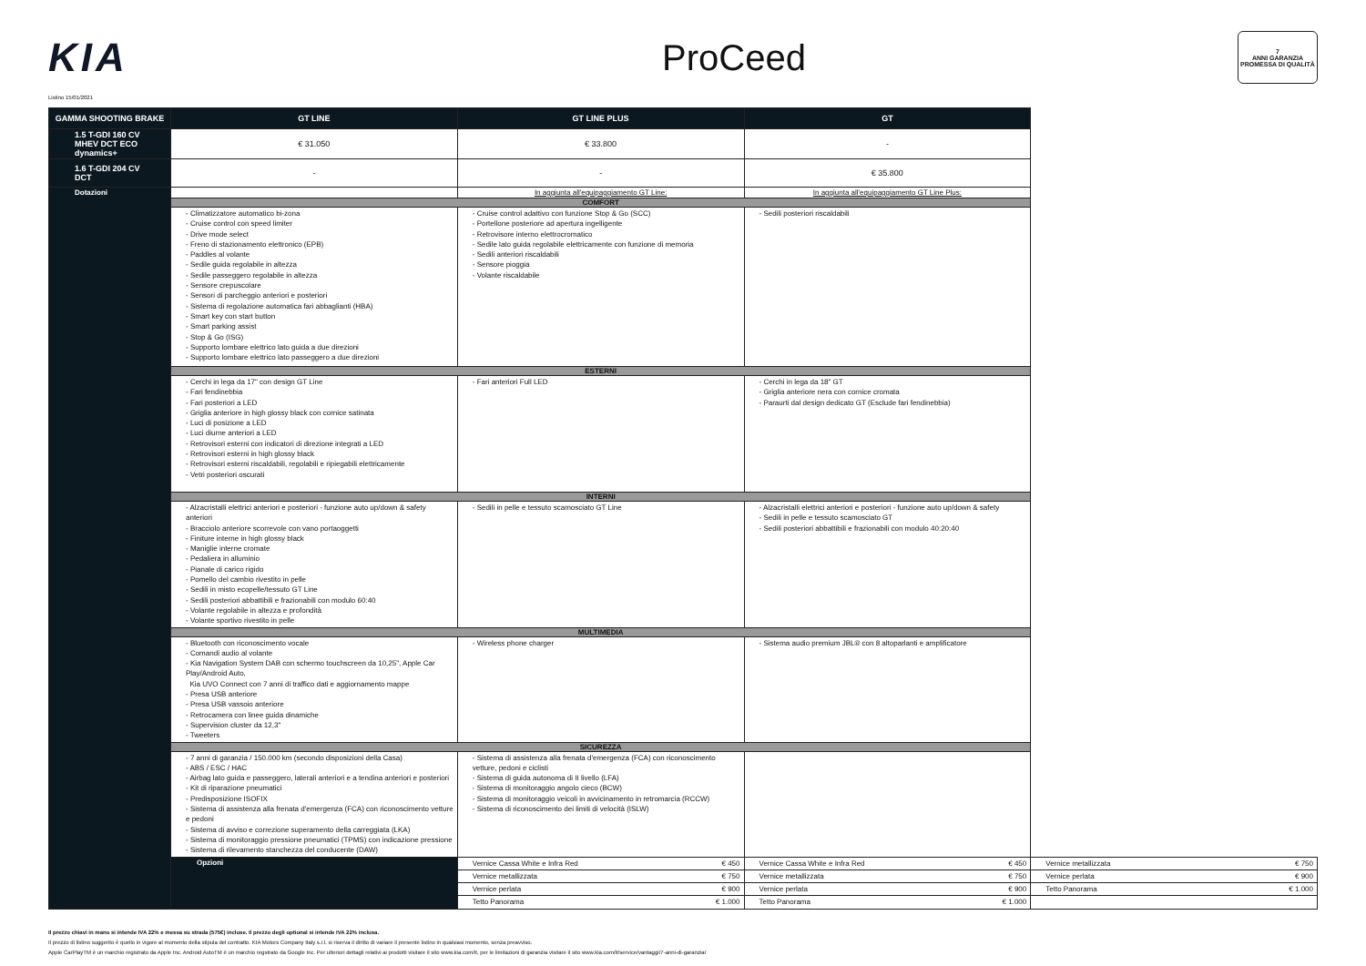KIA ProCeed
7
ANNI GARANZIA
PROMESSA DI QUALITÀ
Listino 15/01/2021
| GAMMA SHOOTING BRAKE | GT LINE | GT LINE PLUS | GT | |
| --- | --- | --- | --- | --- |
| 1.5 T-GDI 160 CV MHEV DCT ECO dynamics+ | € 31.050 | € 33.800 | - | |
| 1.6 T-GDI 204 CV DCT | - | - | € 35.800 | |
| Dotazioni | | In aggiunta all'equipaggiamento GT Line: | In aggiunta all'equipaggiamento GT Line Plus: | |
| | COMFORT | | | |
| | - Climatizzatore automatico bi-zona - Cruise control con speed limiter - Drive mode select - Freno di stazionamento elettronico (EPB) - Paddles al volante - Sedile guida regolabile in altezza - Sedile passeggero regolabile in altezza - Sensore crepuscolare - Sensori di parcheggio anteriori e posteriori - Sistema di regolazione automatica fari abbaglianti (HBA) - Smart key con start button - Smart parking assist - Stop & Go (ISG) - Supporto lombare elettrico lato guida a due direzioni - Supporto lombare elettrico lato passeggero a due direzioni | - Cruise control adattivo con funzione Stop & Go (SCC) - Portellone posteriore ad apertura ingelligente - Retrovisore interno elettrocromatico - Sedile lato guida regolabile elettricamente con funzione di memoria - Sedili anteriori riscaldabili - Sensore pioggia - Volante riscaldabile | - Sedili posteriori riscaldabili | |
| | ESTERNI | | | |
| | - Cerchi in lega da 17" con design GT Line - Fari fendinebbia - Fari posteriori a LED - Griglia anteriore in high glossy black con cornice satinata - Luci di posizione a LED - Luci diurne anteriori a LED - Retrovisori esterni con indicatori di direzione integrati a LED - Retrovisori esterni in high glossy black - Retrovisori esterni riscaldabili, regolabili e ripiegabili elettricamente - Vetri posteriori oscurati | - Fari anteriori Full LED | - Cerchi in lega da 18" GT - Griglia anteriore nera con cornice cromata - Paraurti dal design dedicato GT (Esclude fari fendinebbia) | |
| | INTERNI | | | |
| | - Alzacristalli elettrici anteriori e posteriori - funzione auto up/down & safety anteriori - Bracciolo anteriore scorrevole con vano portaoggetti - Finiture interne in high glossy black - Maniglie interne cromate - Pedaliera in alluminio - Pianale di carico rigido - Pomello del cambio rivestito in pelle - Sedili in misto ecopelle/tessuto GT Line - Sedili posteriori abbattibili e frazionabili con modulo 60:40 - Volante regolabile in altezza e profondità - Volante sportivo rivestito in pelle | - Sedili in pelle e tessuto scamosciato GT Line | - Alzacristalli elettrici anteriori e posteriori - funzione auto up/down & safety - Sedili in pelle e tessuto scamosciato GT - Sedili posteriori abbattibili e frazionabili con modulo 40:20:40 | |
| | MULTIMEDIA | | | |
| | - Bluetooth con riconoscimento vocale - Comandi audio al volante - Kia Navigation System DAB con schermo touchscreen da 10,25", Apple Car Play/Android Auto, Kia UVO Connect con 7 anni di traffico dati e aggiornamento mappe - Presa USB anteriore - Presa USB vassoio anteriore - Retrocamera con linee guida dinamiche - Supervision cluster da 12,3" - Tweeters | - Wireless phone charger | - Sistema audio premium JBL® con 8 altoparlanti e amplificatore | |
| | SICUREZZA | | | |
| | - 7 anni di garanzia / 150.000 km (secondo disposizioni della Casa) - ABS / ESC / HAC - Airbag lato guida e passeggero, laterali anteriori e a tendina anteriori e posteriori - Kit di riparazione pneumatici - Predisposizione ISOFIX - Sistema di assistenza alla frenata d'emergenza (FCA) con riconoscimento vetture e pedoni - Sistema di avviso e correzione superamento della carreggiata (LKA) - Sistema di monitoraggio pressione pneumatici (TPMS) con indicazione pressione - Sistema di rilevamento stanchezza del conducente (DAW) | - Sistema di assistenza alla frenata d'emergenza (FCA) con riconoscimento vetture, pedoni e ciclisti - Sistema di guida autonoma di II livello (LFA) - Sistema di monitoraggio angolo cieco (BCW) - Sistema di monitoraggio veicoli in avvicinamento in retromarcia (RCCW) - Sistema di riconoscimento dei limiti di velocità (ISLW) | | |
| | Opzioni | Vernice Cassa White e Infra Red € 450 | Vernice Cassa White e Infra Red € 450 | Vernice metallizzata € 750 |
| | | Vernice metallizzata € 750 | Vernice metallizzata € 750 | Vernice perlata € 900 |
| | | Vernice perlata € 900 | Vernice perlata € 900 | Tetto Panorama € 1.000 |
| | | Tetto Panorama € 1.000 | Tetto Panorama € 1.000 | |
Il prezzo chiavi in mano si intende IVA 22% e messa su strada (575€) incluse. Il prezzo degli optional si intende IVA 22% inclusa.
Il prezzo di listino suggerito è quello in vigore al momento della stipula del contratto. KIA Motors Company Italy s.r.l. si riserva il diritto di variare il presente listino in qualsiasi momento, senza preavviso.
Apple CarPlayTM è un marchio registrato da Apple Inc. Android AutoTM è un marchio regstrato da Google Inc. Per ulteriori dettagli relativi ai prodotti visitare il sito www.kia.com/it, per le limitazioni di garanzia visitare il sito www.kia.com/it/service/vantaggi/7-anni-di-garanzia/